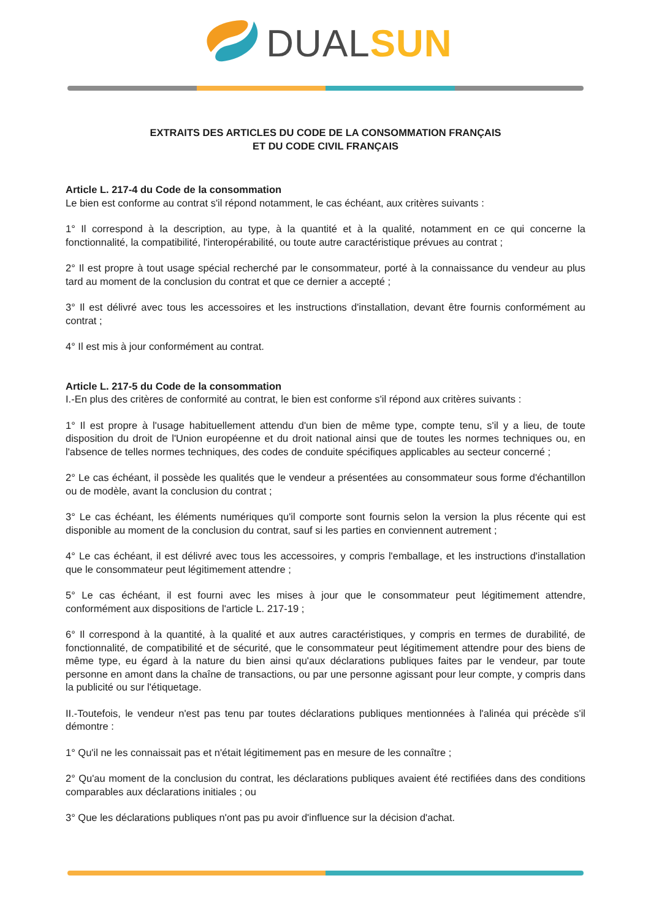DUAL SUN
EXTRAITS DES ARTICLES DU CODE DE LA CONSOMMATION FRANÇAIS
ET DU CODE CIVIL FRANÇAIS
Article L. 217-4 du Code de la consommation
Le bien est conforme au contrat s'il répond notamment, le cas échéant, aux critères suivants :
1° Il correspond à la description, au type, à la quantité et à la qualité, notamment en ce qui concerne la fonctionnalité, la compatibilité, l'interopérabilité, ou toute autre caractéristique prévues au contrat ;
2° Il est propre à tout usage spécial recherché par le consommateur, porté à la connaissance du vendeur au plus tard au moment de la conclusion du contrat et que ce dernier a accepté ;
3° Il est délivré avec tous les accessoires et les instructions d'installation, devant être fournis conformément au contrat ;
4° Il est mis à jour conformément au contrat.
Article L. 217-5 du Code de la consommation
I.-En plus des critères de conformité au contrat, le bien est conforme s'il répond aux critères suivants :
1° Il est propre à l'usage habituellement attendu d'un bien de même type, compte tenu, s'il y a lieu, de toute disposition du droit de l'Union européenne et du droit national ainsi que de toutes les normes techniques ou, en l'absence de telles normes techniques, des codes de conduite spécifiques applicables au secteur concerné ;
2° Le cas échéant, il possède les qualités que le vendeur a présentées au consommateur sous forme d'échantillon ou de modèle, avant la conclusion du contrat ;
3° Le cas échéant, les éléments numériques qu'il comporte sont fournis selon la version la plus récente qui est disponible au moment de la conclusion du contrat, sauf si les parties en conviennent autrement ;
4° Le cas échéant, il est délivré avec tous les accessoires, y compris l'emballage, et les instructions d'installation que le consommateur peut légitimement attendre ;
5° Le cas échéant, il est fourni avec les mises à jour que le consommateur peut légitimement attendre, conformément aux dispositions de l'article L. 217-19 ;
6° Il correspond à la quantité, à la qualité et aux autres caractéristiques, y compris en termes de durabilité, de fonctionnalité, de compatibilité et de sécurité, que le consommateur peut légitimement attendre pour des biens de même type, eu égard à la nature du bien ainsi qu'aux déclarations publiques faites par le vendeur, par toute personne en amont dans la chaîne de transactions, ou par une personne agissant pour leur compte, y compris dans la publicité ou sur l'étiquetage.
II.-Toutefois, le vendeur n'est pas tenu par toutes déclarations publiques mentionnées à l'alinéa qui précède s'il démontre :
1° Qu'il ne les connaissait pas et n'était légitimement pas en mesure de les connaître ;
2° Qu'au moment de la conclusion du contrat, les déclarations publiques avaient été rectifiées dans des conditions comparables aux déclarations initiales ; ou
3° Que les déclarations publiques n'ont pas pu avoir d'influence sur la décision d'achat.